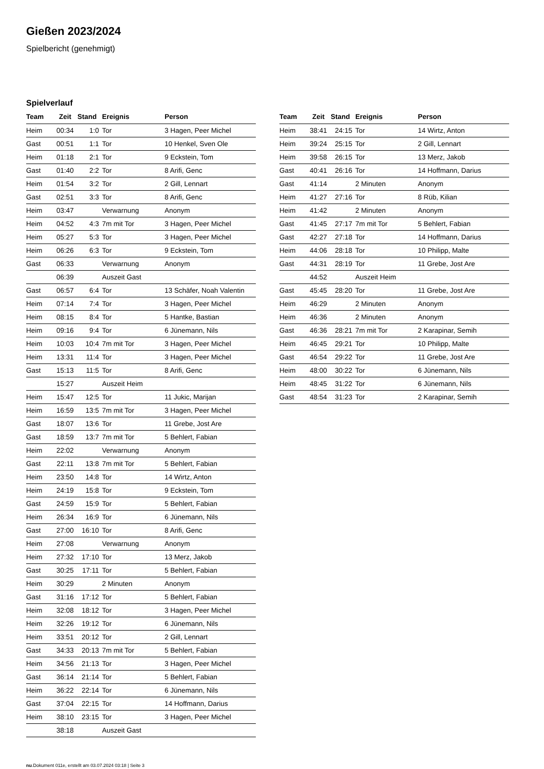Gießen 2023/2024
Spielbericht (genehmigt)
Spielverlauf
| Team | Zeit | Stand | Ereignis | Person |
| --- | --- | --- | --- | --- |
| Heim | 00:34 | 1:0 | Tor | 3 Hagen, Peer Michel |
| Gast | 00:51 | 1:1 | Tor | 10 Henkel, Sven Ole |
| Heim | 01:18 | 2:1 | Tor | 9 Eckstein, Tom |
| Gast | 01:40 | 2:2 | Tor | 8 Arifi, Genc |
| Heim | 01:54 | 3:2 | Tor | 2 Gill, Lennart |
| Gast | 02:51 | 3:3 | Tor | 8 Arifi, Genc |
| Heim | 03:47 | | Verwarnung | Anonym |
| Heim | 04:52 | 4:3 | 7m mit Tor | 3 Hagen, Peer Michel |
| Heim | 05:27 | 5:3 | Tor | 3 Hagen, Peer Michel |
| Heim | 06:26 | 6:3 | Tor | 9 Eckstein, Tom |
| Gast | 06:33 | | Verwarnung | Anonym |
| | 06:39 | | Auszeit Gast | |
| Gast | 06:57 | 6:4 | Tor | 13 Schäfer, Noah Valentin |
| Heim | 07:14 | 7:4 | Tor | 3 Hagen, Peer Michel |
| Heim | 08:15 | 8:4 | Tor | 5 Hantke, Bastian |
| Heim | 09:16 | 9:4 | Tor | 6 Jünemann, Nils |
| Heim | 10:03 | 10:4 | 7m mit Tor | 3 Hagen, Peer Michel |
| Heim | 13:31 | 11:4 | Tor | 3 Hagen, Peer Michel |
| Gast | 15:13 | 11:5 | Tor | 8 Arifi, Genc |
| | 15:27 | | Auszeit Heim | |
| Heim | 15:47 | 12:5 | Tor | 11 Jukic, Marijan |
| Heim | 16:59 | 13:5 | 7m mit Tor | 3 Hagen, Peer Michel |
| Gast | 18:07 | 13:6 | Tor | 11 Grebe, Jost Are |
| Gast | 18:59 | 13:7 | 7m mit Tor | 5 Behlert, Fabian |
| Heim | 22:02 | | Verwarnung | Anonym |
| Gast | 22:11 | 13:8 | 7m mit Tor | 5 Behlert, Fabian |
| Heim | 23:50 | 14:8 | Tor | 14 Wirtz, Anton |
| Heim | 24:19 | 15:8 | Tor | 9 Eckstein, Tom |
| Gast | 24:59 | 15:9 | Tor | 5 Behlert, Fabian |
| Heim | 26:34 | 16:9 | Tor | 6 Jünemann, Nils |
| Gast | 27:00 | 16:10 | Tor | 8 Arifi, Genc |
| Heim | 27:08 | | Verwarnung | Anonym |
| Heim | 27:32 | 17:10 | Tor | 13 Merz, Jakob |
| Gast | 30:25 | 17:11 | Tor | 5 Behlert, Fabian |
| Heim | 30:29 | | 2 Minuten | Anonym |
| Gast | 31:16 | 17:12 | Tor | 5 Behlert, Fabian |
| Heim | 32:08 | 18:12 | Tor | 3 Hagen, Peer Michel |
| Heim | 32:26 | 19:12 | Tor | 6 Jünemann, Nils |
| Heim | 33:51 | 20:12 | Tor | 2 Gill, Lennart |
| Gast | 34:33 | 20:13 | 7m mit Tor | 5 Behlert, Fabian |
| Heim | 34:56 | 21:13 | Tor | 3 Hagen, Peer Michel |
| Gast | 36:14 | 21:14 | Tor | 5 Behlert, Fabian |
| Heim | 36:22 | 22:14 | Tor | 6 Jünemann, Nils |
| Gast | 37:04 | 22:15 | Tor | 14 Hoffmann, Darius |
| Heim | 38:10 | 23:15 | Tor | 3 Hagen, Peer Michel |
| | 38:18 | | Auszeit Gast | |
| Team | Zeit | Stand | Ereignis | Person |
| --- | --- | --- | --- | --- |
| Heim | 38:41 | 24:15 | Tor | 14 Wirtz, Anton |
| Heim | 39:24 | 25:15 | Tor | 2 Gill, Lennart |
| Heim | 39:58 | 26:15 | Tor | 13 Merz, Jakob |
| Gast | 40:41 | 26:16 | Tor | 14 Hoffmann, Darius |
| Gast | 41:14 | | 2 Minuten | Anonym |
| Heim | 41:27 | 27:16 | Tor | 8 Rüb, Kilian |
| Heim | 41:42 | | 2 Minuten | Anonym |
| Gast | 41:45 | 27:17 | 7m mit Tor | 5 Behlert, Fabian |
| Gast | 42:27 | 27:18 | Tor | 14 Hoffmann, Darius |
| Heim | 44:06 | 28:18 | Tor | 10 Philipp, Malte |
| Gast | 44:31 | 28:19 | Tor | 11 Grebe, Jost Are |
| | 44:52 | | Auszeit Heim | |
| Gast | 45:45 | 28:20 | Tor | 11 Grebe, Jost Are |
| Heim | 46:29 | | 2 Minuten | Anonym |
| Heim | 46:36 | | 2 Minuten | Anonym |
| Gast | 46:36 | 28:21 | 7m mit Tor | 2 Karapinar, Semih |
| Heim | 46:45 | 29:21 | Tor | 10 Philipp, Malte |
| Gast | 46:54 | 29:22 | Tor | 11 Grebe, Jost Are |
| Heim | 48:00 | 30:22 | Tor | 6 Jünemann, Nils |
| Heim | 48:45 | 31:22 | Tor | 6 Jünemann, Nils |
| Gast | 48:54 | 31:23 | Tor | 2 Karapinar, Semih |
nu.Dokument 011e, erstellt am 03.07.2024 03:18 | Seite 3